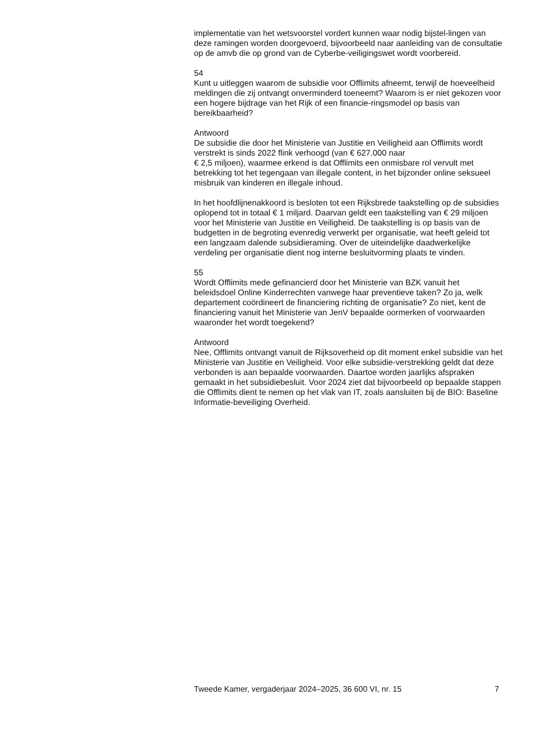implementatie van het wetsvoorstel vordert kunnen waar nodig bijstel-lingen van deze ramingen worden doorgevoerd, bijvoorbeeld naar aanleiding van de consultatie op de amvb die op grond van de Cyberbe-veiligingswet wordt voorbereid.
54
Kunt u uitleggen waarom de subsidie voor Offlimits afneemt, terwijl de hoeveelheid meldingen die zij ontvangt onverminderd toeneemt? Waarom is er niet gekozen voor een hogere bijdrage van het Rijk of een financie-ringsmodel op basis van bereikbaarheid?
Antwoord
De subsidie die door het Ministerie van Justitie en Veiligheid aan Offlimits wordt verstrekt is sinds 2022 flink verhoogd (van € 627.000 naar
€ 2,5 miljoen), waarmee erkend is dat Offlimits een onmisbare rol vervult met betrekking tot het tegengaan van illegale content, in het bijzonder online seksueel misbruik van kinderen en illegale inhoud.
In het hoofdlijnenakkoord is besloten tot een Rijksbrede taakstelling op de subsidies oplopend tot in totaal € 1 miljard. Daarvan geldt een taakstelling van € 29 miljoen voor het Ministerie van Justitie en Veiligheid. De taakstelling is op basis van de budgetten in de begroting evenredig verwerkt per organisatie, wat heeft geleid tot een langzaam dalende subsidieraming. Over de uiteindelijke daadwerkelijke verdeling per organisatie dient nog interne besluitvorming plaats te vinden.
55
Wordt Offlimits mede gefinancierd door het Ministerie van BZK vanuit het beleidsdoel Online Kinderrechten vanwege haar preventieve taken? Zo ja, welk departement coördineert de financiering richting de organisatie? Zo niet, kent de financiering vanuit het Ministerie van JenV bepaalde oormerken of voorwaarden waaronder het wordt toegekend?
Antwoord
Nee, Offlimits ontvangt vanuit de Rijksoverheid op dit moment enkel subsidie van het Ministerie van Justitie en Veiligheid. Voor elke subsidie-verstrekking geldt dat deze verbonden is aan bepaalde voorwaarden. Daartoe worden jaarlijks afspraken gemaakt in het subsidiebesluit. Voor 2024 ziet dat bijvoorbeeld op bepaalde stappen die Offlimits dient te nemen op het vlak van IT, zoals aansluiten bij de BIO: Baseline Informatie-beveiliging Overheid.
Tweede Kamer, vergaderjaar 2024–2025, 36 600 VI, nr. 15 7